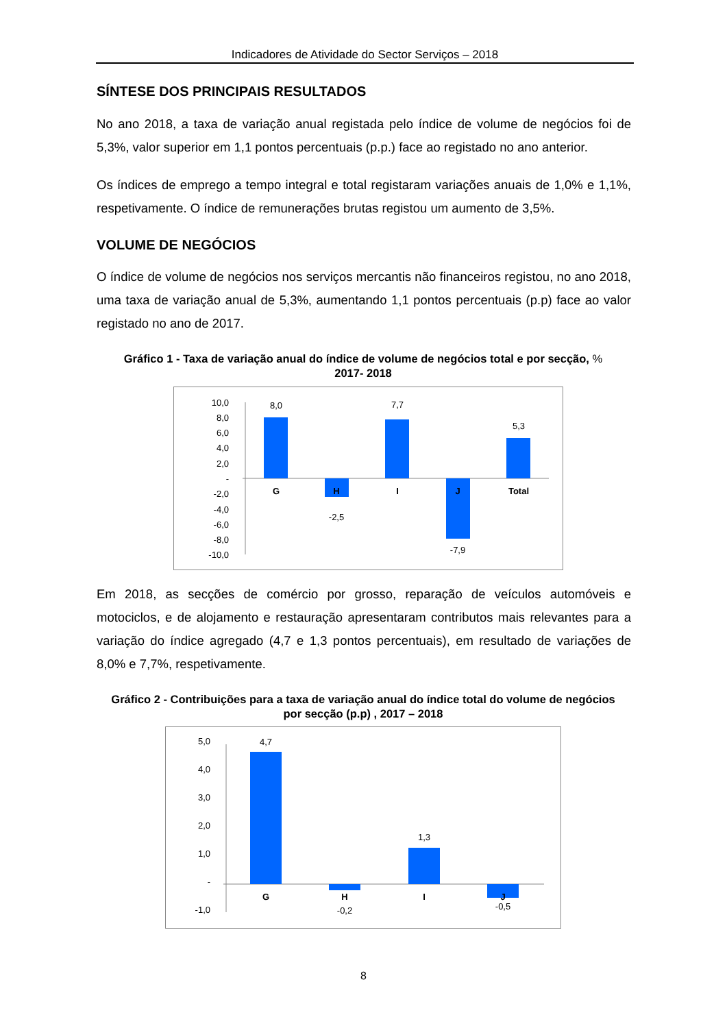Indicadores de Atividade do Sector Serviços – 2018
SÍNTESE DOS PRINCIPAIS RESULTADOS
No ano 2018, a taxa de variação anual registada pelo índice de volume de negócios foi de 5,3%, valor superior em 1,1 pontos percentuais (p.p.) face ao registado no ano anterior.
Os índices de emprego a tempo integral e total registaram variações anuais de 1,0% e 1,1%, respetivamente. O índice de remunerações brutas registou um aumento de 3,5%.
VOLUME DE NEGÓCIOS
O índice de volume de negócios nos serviços mercantis não financeiros registou, no ano 2018, uma taxa de variação anual de 5,3%, aumentando 1,1 pontos percentuais (p.p) face ao valor registado no ano de 2017.
Gráfico 1 - Taxa de variação anual do índice de volume de negócios total e por secção, %
2017- 2018
10,0
8,0
6,0
4,0
2,0
-
-2,0
-4,0
-6,0
-8,0
-10,0
8,0
-2,5
7,7
-7,9
5,3
G
H
I
J
Total
Em 2018, as secções de comércio por grosso, reparação de veículos automóveis e motociclos, e de alojamento e restauração apresentaram contributos mais relevantes para a variação do índice agregado (4,7 e 1,3 pontos percentuais), em resultado de variações de 8,0% e 7,7%, respetivamente.
Gráfico 2 - Contribuições para a taxa de variação anual do índice total do volume de negócios por secção (p.p) , 2017 – 2018
5,0
4,0
3,0
2,0
1,0
-
-1,0
4,7
-0,2
1,3
-0,5
G
H
I
J
8